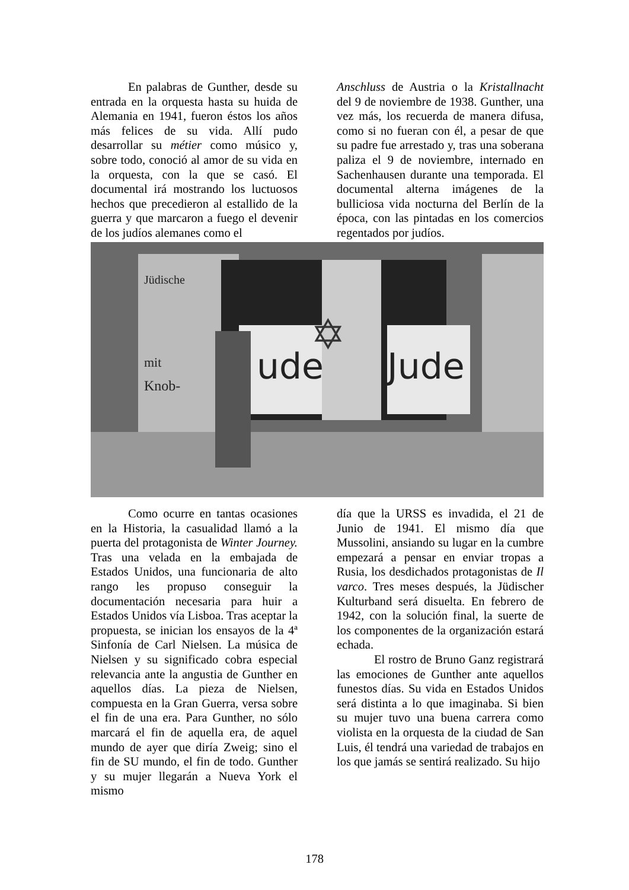En palabras de Gunther, desde su entrada en la orquesta hasta su huida de Alemania en 1941, fueron éstos los años más felices de su vida. Allí pudo desarrollar su métier como músico y, sobre todo, conoció al amor de su vida en la orquesta, con la que se casó. El documental irá mostrando los luctuosos hechos que precedieron al estallido de la guerra y que marcaron a fuego el devenir de los judíos alemanes como el
Anschluss de Austria o la Kristallnacht del 9 de noviembre de 1938. Gunther, una vez más, los recuerda de manera difusa, como si no fueran con él, a pesar de que su padre fue arrestado y, tras una soberana paliza el 9 de noviembre, internado en Sachenhausen durante una temporada. El documental alterna imágenes de la bulliciosa vida nocturna del Berlín de la época, con las pintadas en los comercios regentados por judíos.
ude
Jude
Jüdische
mit
Knob-
✡
Como ocurre en tantas ocasiones en la Historia, la casualidad llamó a la puerta del protagonista de Winter Journey. Tras una velada en la embajada de Estados Unidos, una funcionaria de alto rango les propuso conseguir la documentación necesaria para huir a Estados Unidos vía Lisboa. Tras aceptar la propuesta, se inician los ensayos de la 4ª Sinfonía de Carl Nielsen. La música de Nielsen y su significado cobra especial relevancia ante la angustia de Gunther en aquellos días. La pieza de Nielsen, compuesta en la Gran Guerra, versa sobre el fin de una era. Para Gunther, no sólo marcará el fin de aquella era, de aquel mundo de ayer que diría Zweig; sino el fin de SU mundo, el fin de todo. Gunther y su mujer llegarán a Nueva York el mismo
día que la URSS es invadida, el 21 de Junio de 1941. El mismo día que Mussolini, ansiando su lugar en la cumbre empezará a pensar en enviar tropas a Rusia, los desdichados protagonistas de Il varco. Tres meses después, la Jüdischer Kulturband será disuelta. En febrero de 1942, con la solución final, la suerte de los componentes de la organización estará echada.
El rostro de Bruno Ganz registrará las emociones de Gunther ante aquellos funestos días. Su vida en Estados Unidos será distinta a lo que imaginaba. Si bien su mujer tuvo una buena carrera como violista en la orquesta de la ciudad de San Luis, él tendrá una variedad de trabajos en los que jamás se sentirá realizado. Su hijo
178